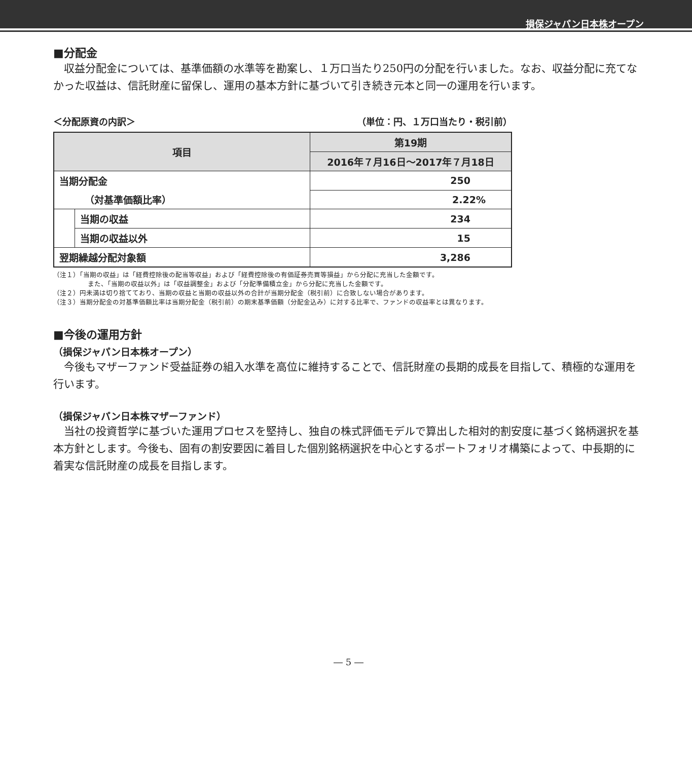損保ジャパン日本株オープン
■分配金
　収益分配金については、基準価額の水準等を勘案し、１万口当たり250円の分配を行いました。なお、収益分配に充てなかった収益は、信託財産に留保し、運用の基本方針に基づいて引き続き元本と同一の運用を行います。
＜分配原資の内訳＞ （単位：円、１万口当たり・税引前）
| 項目 | | 第19期 |
| --- | --- | --- |
| | | 2016年７月16日～2017年７月18日 |
| 当期分配金 | | 250 |
| （対基準価額比率） | | 2.22% |
| | 当期の収益 | 234 |
| | 当期の収益以外 | 15 |
| 翌期繰越分配対象額 | | 3,286 |
（注１）「当期の収益」は「経費控除後の配当等収益」および「経費控除後の有価証券売買等損益」から分配に充当した金額です。
また、「当期の収益以外」は「収益調整金」および「分配準備積立金」から分配に充当した金額です。
（注２）円未満は切り捨てており、当期の収益と当期の収益以外の合計が当期分配金（税引前）に合致しない場合があります。
（注３）当期分配金の対基準価額比率は当期分配金（税引前）の期末基準価額（分配金込み）に対する比率で、ファンドの収益率とは異なります。
■今後の運用方針
（損保ジャパン日本株オープン）
　今後もマザーファンド受益証券の組入水準を高位に維持することで、信託財産の長期的成長を目指して、積極的な運用を行います。
（損保ジャパン日本株マザーファンド）
　当社の投資哲学に基づいた運用プロセスを堅持し、独自の株式評価モデルで算出した相対的割安度に基づく銘柄選択を基本方針とします。今後も、固有の割安要因に着目した個別銘柄選択を中心とするポートフォリオ構築によって、中長期的に着実な信託財産の成長を目指します。
― 5 ―